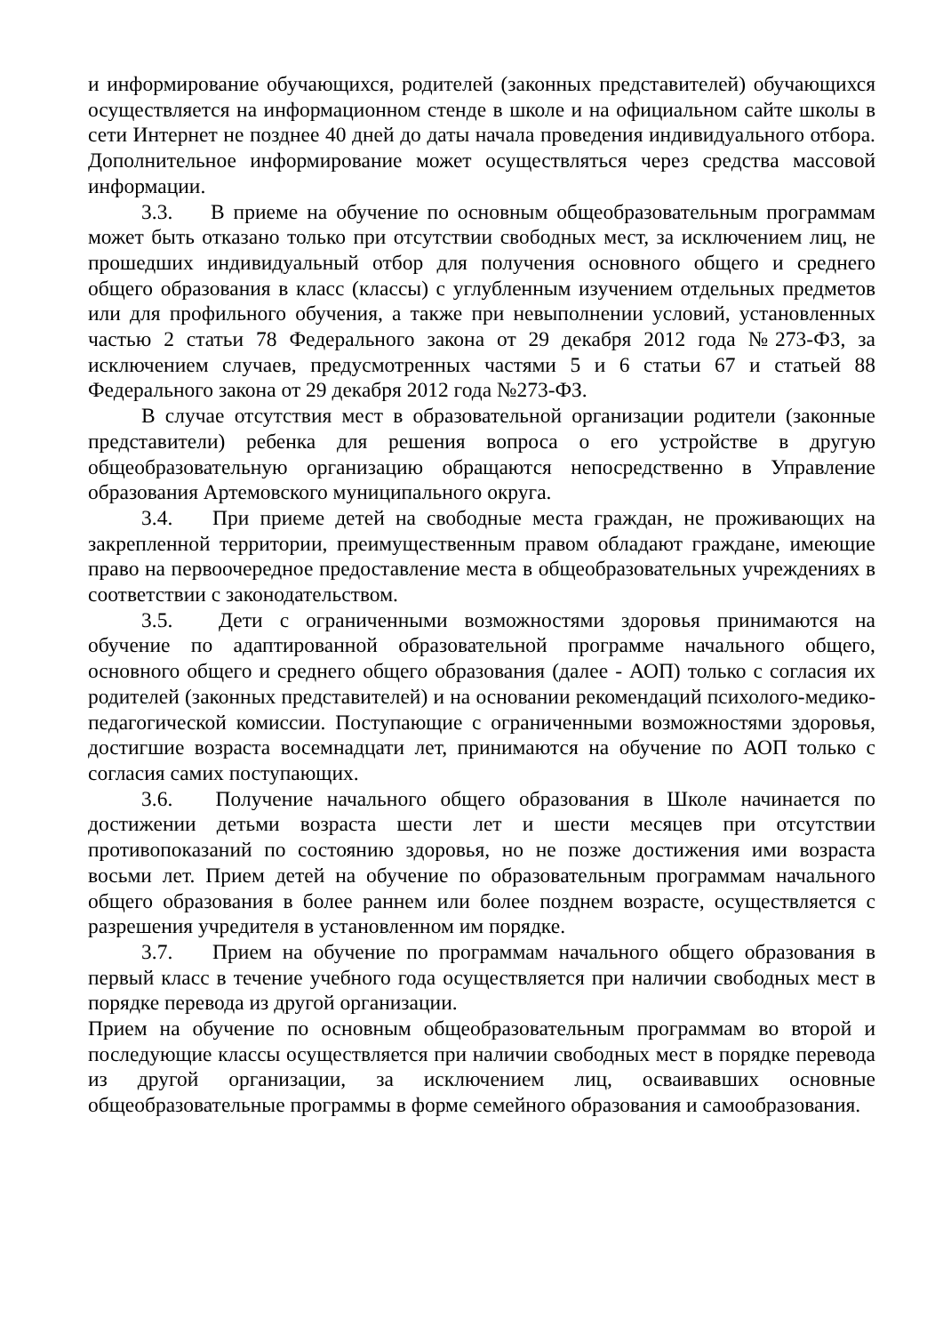и информирование обучающихся, родителей (законных представителей) обучающихся осуществляется на информационном стенде в школе и на официальном сайте школы в сети Интернет не позднее 40 дней до даты начала проведения индивидуального отбора. Дополнительное информирование может осуществляться через средства массовой информации.
3.3. В приеме на обучение по основным общеобразовательным программам может быть отказано только при отсутствии свободных мест, за исключением лиц, не прошедших индивидуальный отбор для получения основного общего и среднего общего образования в класс (классы) с углубленным изучением отдельных предметов или для профильного обучения, а также при невыполнении условий, установленных частью 2 статьи 78 Федерального закона от 29 декабря 2012 года №273-ФЗ, за исключением случаев, предусмотренных частями 5 и 6 статьи 67 и статьей 88 Федерального закона от 29 декабря 2012 года №273-ФЗ.
В случае отсутствия мест в образовательной организации родители (законные представители) ребенка для решения вопроса о его устройстве в другую общеобразовательную организацию обращаются непосредственно в Управление образования Артемовского муниципального округа.
3.4. При приеме детей на свободные места граждан, не проживающих на закрепленной территории, преимущественным правом обладают граждане, имеющие право на первоочередное предоставление места в общеобразовательных учреждениях в соответствии с законодательством.
3.5. Дети с ограниченными возможностями здоровья принимаются на обучение по адаптированной образовательной программе начального общего, основного общего и среднего общего образования (далее - АОП) только с согласия их родителей (законных представителей) и на основании рекомендаций психолого-медико-педагогической комиссии. Поступающие с ограниченными возможностями здоровья, достигшие возраста восемнадцати лет, принимаются на обучение по АОП только с согласия самих поступающих.
3.6. Получение начального общего образования в Школе начинается по достижении детьми возраста шести лет и шести месяцев при отсутствии противопоказаний по состоянию здоровья, но не позже достижения ими возраста восьми лет. Прием детей на обучение по образовательным программам начального общего образования в более раннем или более позднем возрасте, осуществляется с разрешения учредителя в установленном им порядке.
3.7. Прием на обучение по программам начального общего образования в первый класс в течение учебного года осуществляется при наличии свободных мест в порядке перевода из другой организации.
Прием на обучение по основным общеобразовательным программам во второй и последующие классы осуществляется при наличии свободных мест в порядке перевода из другой организации, за исключением лиц, осваивавших основные общеобразовательные программы в форме семейного образования и самообразования.